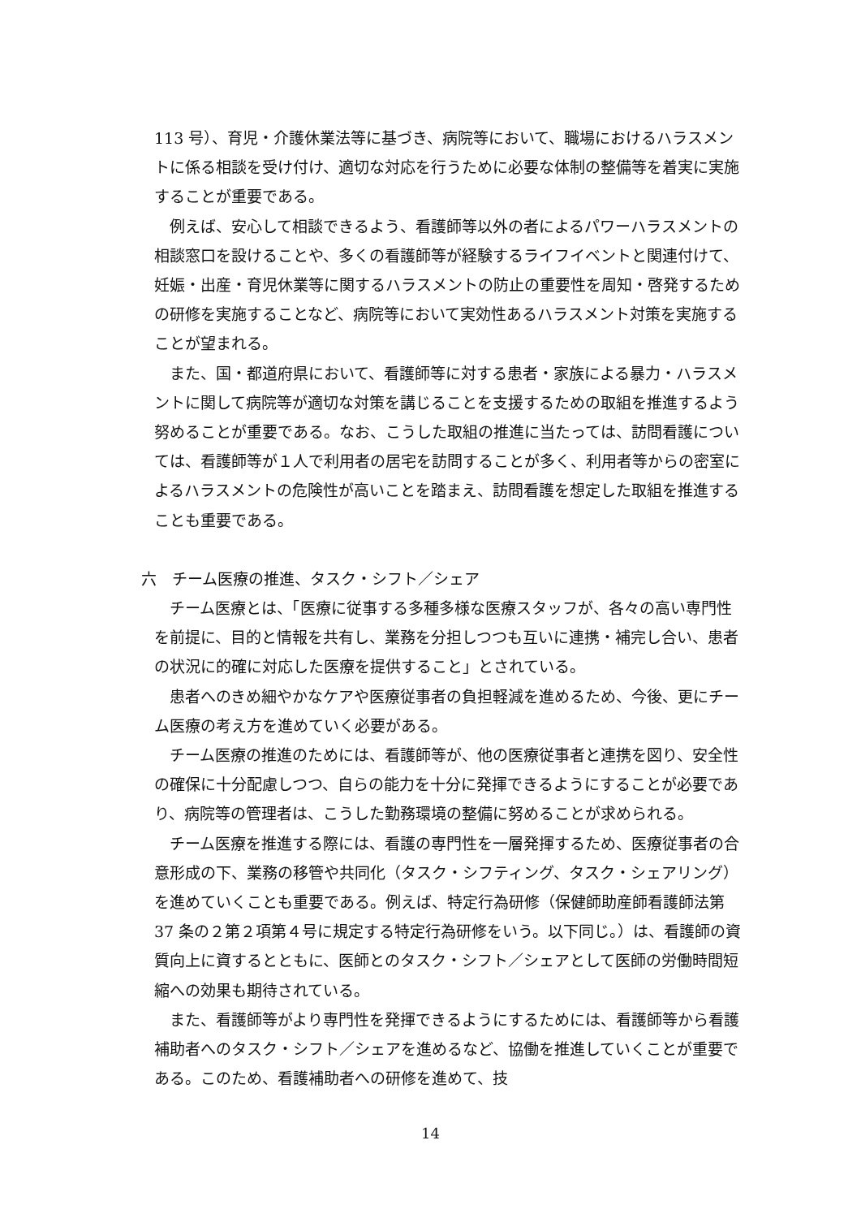113 号）、育児・介護休業法等に基づき、病院等において、職場におけるハラスメントに係る相談を受け付け、適切な対応を行うために必要な体制の整備等を着実に実施することが重要である。
　例えば、安心して相談できるよう、看護師等以外の者によるパワーハラスメントの相談窓口を設けることや、多くの看護師等が経験するライフイベントと関連付けて、妊娠・出産・育児休業等に関するハラスメントの防止の重要性を周知・啓発するための研修を実施することなど、病院等において実効性あるハラスメント対策を実施することが望まれる。
　また、国・都道府県において、看護師等に対する患者・家族による暴力・ハラスメントに関して病院等が適切な対策を講じることを支援するための取組を推進するよう努めることが重要である。なお、こうした取組の推進に当たっては、訪問看護については、看護師等が１人で利用者の居宅を訪問することが多く、利用者等からの密室によるハラスメントの危険性が高いことを踏まえ、訪問看護を想定した取組を推進することも重要である。
六　チーム医療の推進、タスク・シフト／シェア
　チーム医療とは、「医療に従事する多種多様な医療スタッフが、各々の高い専門性を前提に、目的と情報を共有し、業務を分担しつつも互いに連携・補完し合い、患者の状況に的確に対応した医療を提供すること」とされている。
　患者へのきめ細やかなケアや医療従事者の負担軽減を進めるため、今後、更にチーム医療の考え方を進めていく必要がある。
　チーム医療の推進のためには、看護師等が、他の医療従事者と連携を図り、安全性の確保に十分配慮しつつ、自らの能力を十分に発揮できるようにすることが必要であり、病院等の管理者は、こうした勤務環境の整備に努めることが求められる。
　チーム医療を推進する際には、看護の専門性を一層発揮するため、医療従事者の合意形成の下、業務の移管や共同化（タスク・シフティング、タスク・シェアリング）を進めていくことも重要である。例えば、特定行為研修（保健師助産師看護師法第 37 条の２第２項第４号に規定する特定行為研修をいう。以下同じ。）は、看護師の資質向上に資するとともに、医師とのタスク・シフト／シェアとして医師の労働時間短縮への効果も期待されている。
　また、看護師等がより専門性を発揮できるようにするためには、看護師等から看護補助者へのタスク・シフト／シェアを進めるなど、協働を推進していくことが重要である。このため、看護補助者への研修を進めて、技
14